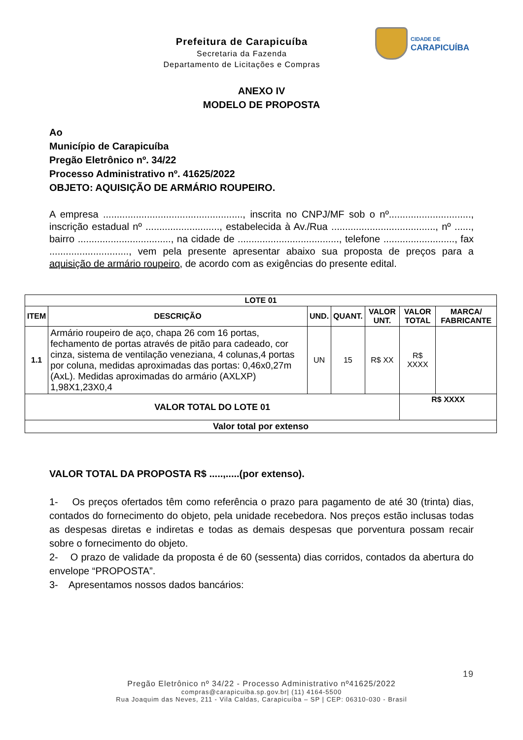Prefeitura de Carapicuíba
Secretaria da Fazenda
Departamento de Licitações e Compras
CIDADE DE
CARAPICUÍBA
ANEXO IV
MODELO DE PROPOSTA
Ao
Município de Carapicuíba
Pregão Eletrônico nº. 34/22
Processo Administrativo nº. 41625/2022
OBJETO: AQUISIÇÃO DE ARMÁRIO ROUPEIRO.
A empresa ..................................................., inscrita no CNPJ/MF sob o nº.............................., inscrição estadual nº ..........................., estabelecida à Av./Rua ......................................, nº ......, bairro .................................., na cidade de ....................................., telefone .........................., fax ............................., vem pela presente apresentar abaixo sua proposta de preços para a aquisição de armário roupeiro, de acordo com as exigências do presente edital.
| LOTE 01 | | | | | | |
| --- | --- | --- | --- | --- | --- | --- |
| ITEM | DESCRIÇÃO | UND. | QUANT. | VALOR UNT. | VALOR TOTAL | MARCA/ FABRICANTE |
| 1.1 | Armário roupeiro de aço, chapa 26 com 16 portas, fechamento de portas através de pitão para cadeado, cor cinza, sistema de ventilação veneziana, 4 colunas,4 portas por coluna, medidas aproximadas das portas: 0,46x0,27m (AxL). Medidas aproximadas do armário (AXLXP) 1,98X1,23X0,4 | UN | 15 | R$ XX | R$ XXXX | |
| VALOR TOTAL DO LOTE 01 | | | | | R$ XXXX | |
| Valor total por extenso | | | | | | |
VALOR TOTAL DA PROPOSTA R$ .....,.....(por extenso).
1- Os preços ofertados têm como referência o prazo para pagamento de até 30 (trinta) dias, contados do fornecimento do objeto, pela unidade recebedora. Nos preços estão inclusas todas as despesas diretas e indiretas e todas as demais despesas que porventura possam recair sobre o fornecimento do objeto.
2- O prazo de validade da proposta é de 60 (sessenta) dias corridos, contados da abertura do envelope “PROPOSTA”.
3- Apresentamos nossos dados bancários:
19
Pregão Eletrônico nº 34/22 - Processo Administrativo nº41625/2022
compras@carapicuiba.sp.gov.br| (11) 4164-5500
Rua Joaquim das Neves, 211 - Vila Caldas, Carapicuíba – SP | CEP: 06310-030 - Brasil